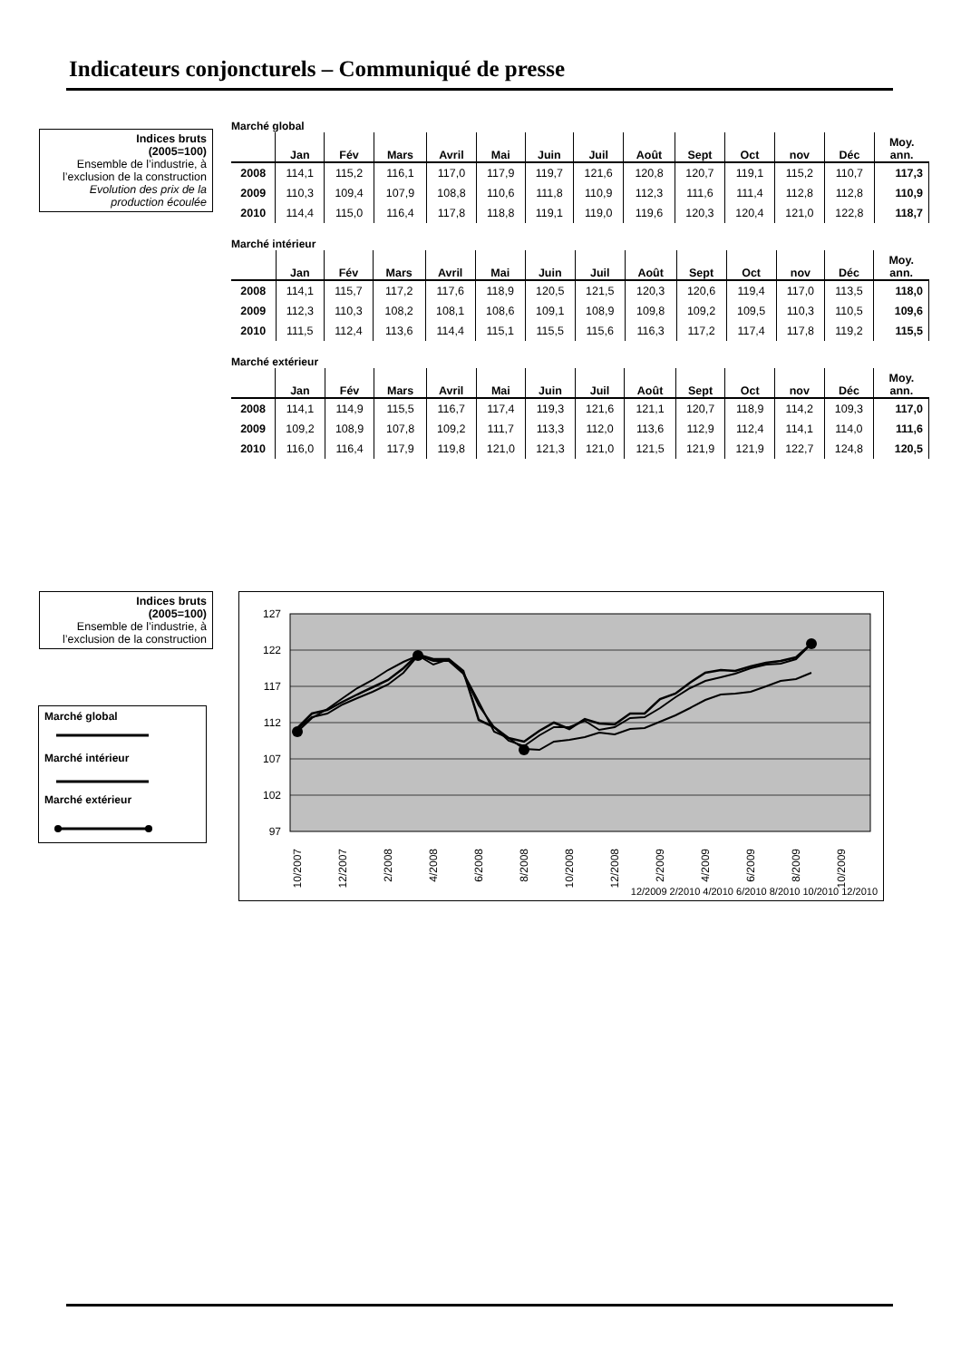Indicateurs conjoncturels – Communiqué de presse
Indices bruts
(2005=100)
Ensemble de l’industrie, à l’exclusion de la construction
Evolution des prix de la production écoulée
Marché global
| | Jan | Fév | Mars | Avril | Mai | Juin | Juil | Août | Sept | Oct | nov | Déc | Moy. ann. |
| --- | --- | --- | --- | --- | --- | --- | --- | --- | --- | --- | --- | --- | --- |
| 2008 | 114,1 | 115,2 | 116,1 | 117,0 | 117,9 | 119,7 | 121,6 | 120,8 | 120,7 | 119,1 | 115,2 | 110,7 | 117,3 |
| 2009 | 110,3 | 109,4 | 107,9 | 108,8 | 110,6 | 111,8 | 110,9 | 112,3 | 111,6 | 111,4 | 112,8 | 112,8 | 110,9 |
| 2010 | 114,4 | 115,0 | 116,4 | 117,8 | 118,8 | 119,1 | 119,0 | 119,6 | 120,3 | 120,4 | 121,0 | 122,8 | 118,7 |
Marché intérieur
| | Jan | Fév | Mars | Avril | Mai | Juin | Juil | Août | Sept | Oct | nov | Déc | Moy. ann. |
| --- | --- | --- | --- | --- | --- | --- | --- | --- | --- | --- | --- | --- | --- |
| 2008 | 114,1 | 115,7 | 117,2 | 117,6 | 118,9 | 120,5 | 121,5 | 120,3 | 120,6 | 119,4 | 117,0 | 113,5 | 118,0 |
| 2009 | 112,3 | 110,3 | 108,2 | 108,1 | 108,6 | 109,1 | 108,9 | 109,8 | 109,2 | 109,5 | 110,3 | 110,5 | 109,6 |
| 2010 | 111,5 | 112,4 | 113,6 | 114,4 | 115,1 | 115,5 | 115,6 | 116,3 | 117,2 | 117,4 | 117,8 | 119,2 | 115,5 |
Marché extérieur
| | Jan | Fév | Mars | Avril | Mai | Juin | Juil | Août | Sept | Oct | nov | Déc | Moy. ann. |
| --- | --- | --- | --- | --- | --- | --- | --- | --- | --- | --- | --- | --- | --- |
| 2008 | 114,1 | 114,9 | 115,5 | 116,7 | 117,4 | 119,3 | 121,6 | 121,1 | 120,7 | 118,9 | 114,2 | 109,3 | 117,0 |
| 2009 | 109,2 | 108,9 | 107,8 | 109,2 | 111,7 | 113,3 | 112,0 | 113,6 | 112,9 | 112,4 | 114,1 | 114,0 | 111,6 |
| 2010 | 116,0 | 116,4 | 117,9 | 119,8 | 121,0 | 121,3 | 121,0 | 121,5 | 121,9 | 121,9 | 122,7 | 124,8 | 120,5 |
Indices bruts
(2005=100)
Ensemble de l’industrie, à l’exclusion de la construction
Marché global
Marché intérieur
Marché extérieur
127
122
117
112
107
102
97
10/2007
12/2007
2/2008
4/2008
6/2008
8/2008
10/2008
12/2008
2/2009
4/2009
6/2009
8/2009
10/2009
12/2009 2/2010 4/2010 6/2010 8/2010 10/2010 12/2010